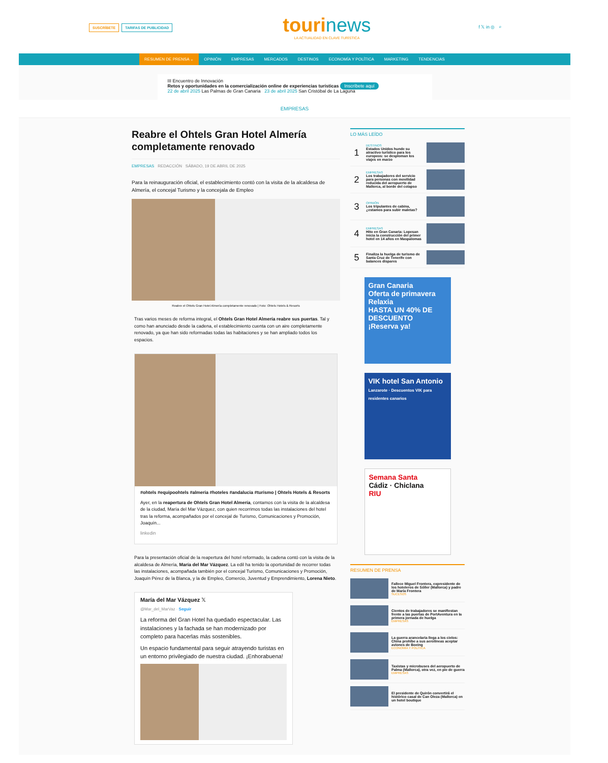SUSCRÍBETE TARIFAS DE PUBLICIDAD
tourinews
LA ACTUALIDAD EN CLAVE TURÍSTICA
f 𝕏 in ◎ ⌕
RESUMEN DE PRENSA ⌄ OPINIÓN EMPRESAS MERCADOS DESTINOS ECONOMÍA Y POLÍTICA MARKETING TENDENCIAS
III Encuentro de Innovación
Retos y oportunidades en la comercialización online de experiencias turísticas Inscríbete aquí
22 de abril 2025 Las Palmas de Gran Canaria 23 de abril 2025 San Cristóbal de La Laguna
EMPRESAS
Reabre el Ohtels Gran Hotel Almería completamente renovado
EMPRESAS REDACCIÓN SÁBADO, 19 DE ABRIL DE 2025
Para la reinauguración oficial, el establecimiento contó con la visita de la alcaldesa de Almería, el concejal Turismo y la concejala de Empleo
Reabre el Ohtels Gran Hotel Almería completamente renovado | Foto: Ohtels Hotels & Resorts
Tras varios meses de reforma integral, el Ohtels Gran Hotel Almería reabre sus puertas. Tal y como han anunciado desde la cadena, el establecimiento cuenta con un aire completamente renovado, ya que han sido reformadas todas las habitaciones y se han ampliado todos los espacios.
#ohtels #equipoohtels #almeria #hoteles #andalucia #turismo | Ohtels Hotels & Resorts
Ayer, en la reapertura de Ohtels Gran Hotel Almería, contamos con la visita de la alcaldesa de la ciudad, María del Mar Vázquez, con quien recorrimos todas las instalaciones del hotel tras la reforma, acompañados por el concejal de Turismo, Comunicaciones y Promoción, Joaquín...
linkedin
Para la presentación oficial de la reapertura del hotel reformado, la cadena contó con la visita de la alcaldesa de Almería, María del Mar Vázquez. La edil ha tenido la oportunidad de recorrer todas las instalaciones, acompañada también por el concejal Turismo, Comunicaciones y Promoción, Joaquín Pérez de la Blanca, y la de Empleo, Comercio, Juventud y Emprendimiento, Lorena Nieto.
María del Mar Vázquez 𝕏
@Mar_del_MarVaz · Seguir
La reforma del Gran Hotel ha quedado espectacular. Las instalaciones y la fachada se han modernizado por completo para hacerlas más sostenibles.
Un espacio fundamental para seguir atrayendo turistas en un entorno privilegiado de nuestra ciudad. ¡Enhorabuena!
LO MÁS LEÍDO
1
DESTINOS
Estados Unidos hunde su atractivo turístico para los europeos: se desploman los viajes en marzo
2
EMPRESAS
Los trabajadores del servicio para personas con movilidad reducida del aeropuerto de Mallorca, al borde del colapso
3
OPINIÓN
Los tripulantes de cabina, ¿estamos para subir maletas?
4
EMPRESAS
Hito en Gran Canaria: Lopesan inicia la construcción del primer hotel en 14 años en Maspalomas
5
Finaliza la huelga de turismo de Santa Cruz de Tenerife con balances dispares
Gran Canaria
Oferta de primavera Relaxia
HASTA UN 40% DE DESCUENTO
¡Reserva ya!
VIK hotel San Antonio
Lanzarote · Descuentos VIK para residentes canarios
Semana Santa
Cádiz · Chiclana
RIU
RESUMEN DE PRENSA
Fallece Miguel Frontera, expresidente de los hoteleros de Sóller (Mallorca) y padre de María Frontera
SUCESOS
Cientos de trabajadores se manifiestan frente a las puertas de PortAventura en la primera jornada de huelga
EMPRESAS
La guerra arancelaria llega a los cielos: China prohíbe a sus aerolíneas aceptar aviones de Boeing
ECONOMÍA Y POLÍTICA
Taxistas y microbuses del aeropuerto de Palma (Mallorca), otra vez, en pie de guerra
EMPRESAS
El presidente de Quirón convertirá el histórico casal de Can Oleza (Mallorca) en un hotel boutique